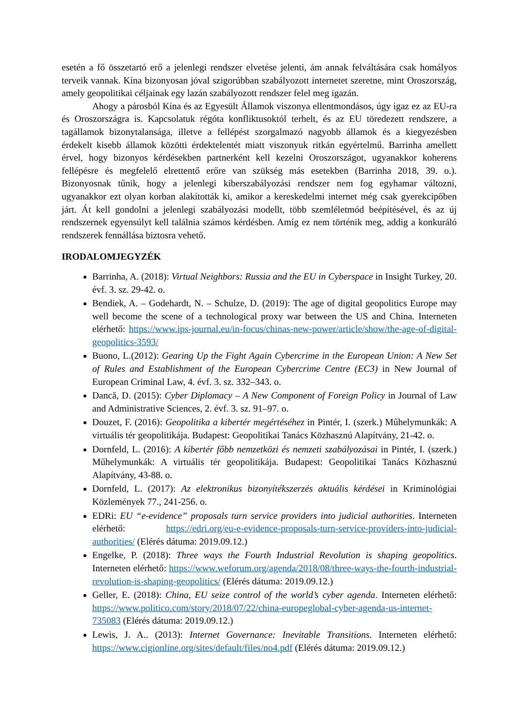esetén a fő összetartó erő a jelenlegi rendszer elvetése jelenti, ám annak felváltására csak homályos terveik vannak. Kína bizonyosan jóval szigorúbban szabályozott internetet szeretne, mint Oroszország, amely geopolitikai céljainak egy lazán szabályozott rendszer felel meg igazán.
Ahogy a párosból Kína és az Egyesült Államok viszonya ellentmondásos, úgy igaz ez az EU-ra és Oroszországra is. Kapcsolatuk régóta konfliktusoktól terhelt, és az EU töredezett rendszere, a tagállamok bizonytalansága, illetve a fellépést szorgalmazó nagyobb államok és a kiegyezésben érdekelt kisebb államok közötti érdektelentét miatt viszonyuk ritkán egyértelmű. Barrinha amellett érvel, hogy bizonyos kérdésekben partnerként kell kezelni Oroszországot, ugyanakkor koherens fellépésre és megfelelő elrettentő erőre van szükség más esetekben (Barrinha 2018, 39. o.). Bizonyosnak tűnik, hogy a jelenlegi kiberszabályozási rendszer nem fog egyhamar változni, ugyanakkor ezt olyan korban alakították ki, amikor a kereskedelmi internet még csak gyerekcipőben járt. Át kell gondolni a jelenlegi szabályozási modellt, több szemléletmód beépítésével, és az új rendszernek egyensúlyt kell találnia számos kérdésben. Amíg ez nem történik meg, addig a konkuráló rendszerek fennállása biztosra vehető.
IRODALOMJEGYZÉK
Barrinha, A. (2018): Virtual Neighbors: Russia and the EU in Cyberspace in Insight Turkey, 20. évf. 3. sz. 29-42. o.
Bendiek, A. – Godehardt, N. – Schulze, D. (2019): The age of digital geopolitics Europe may well become the scene of a technological proxy war between the US and China. Interneten elérhető: https://www.ips-journal.eu/in-focus/chinas-new-power/article/show/the-age-of-digital-geopolitics-3593/
Buono, L.(2012): Gearing Up the Fight Again Cybercrime in the European Union: A New Set of Rules and Establishment of the European Cybercrime Centre (EC3) in New Journal of European Criminal Law, 4. évf. 3. sz. 332–343. o.
Dancă, D. (2015): Cyber Diplomacy – A New Component of Foreign Policy in Journal of Law and Administrative Sciences, 2. évf. 3. sz. 91–97. o.
Douzet, F. (2016): Geopolitika a kibertér megértéséhez in Pintér, I. (szerk.) Műhelymunkák: A virtuális tér geopolitikája. Budapest: Geopolitikai Tanács Közhasznú Alapítvány, 21-42. o.
Dornfeld, L. (2016): A kibertér főbb nemzetközi és nemzeti szabályozásai in Pintér, I. (szerk.) Műhelymunkák: A virtuális tér geopolitikája. Budapest: Geopolitikai Tanács Közhasznú Alapítvány, 43-88. o.
Dornfeld, L. (2017): Az elektronikus bizonyítékszerzés aktuális kérdései in Kriminológiai Közlemények 77., 241-256. o.
EDRi: EU “e-evidence” proposals turn service providers into judicial authorities. Interneten elérhető: https://edri.org/eu-e-evidence-proposals-turn-service-providers-into-judicial-authorities/ (Elérés dátuma: 2019.09.12.)
Engelke, P. (2018): Three ways the Fourth Industrial Revolution is shaping geopolitics. Interneten elérhető: https://www.weforum.org/agenda/2018/08/three-ways-the-fourth-industrial-revolution-is-shaping-geopolitics/ (Elérés dátuma: 2019.09.12.)
Geller, E. (2018): China, EU seize control of the world’s cyber agenda. Interneten elérhető: https://www.politico.com/story/2018/07/22/china-europeglobal-cyber-agenda-us-internet-735083 (Elérés dátuma: 2019.09.12.)
Lewis, J. A.. (2013): Internet Governance: Inevitable Transitions. Interneten elérhető: https://www.cigionline.org/sites/default/files/no4.pdf (Elérés dátuma: 2019.09.12.)